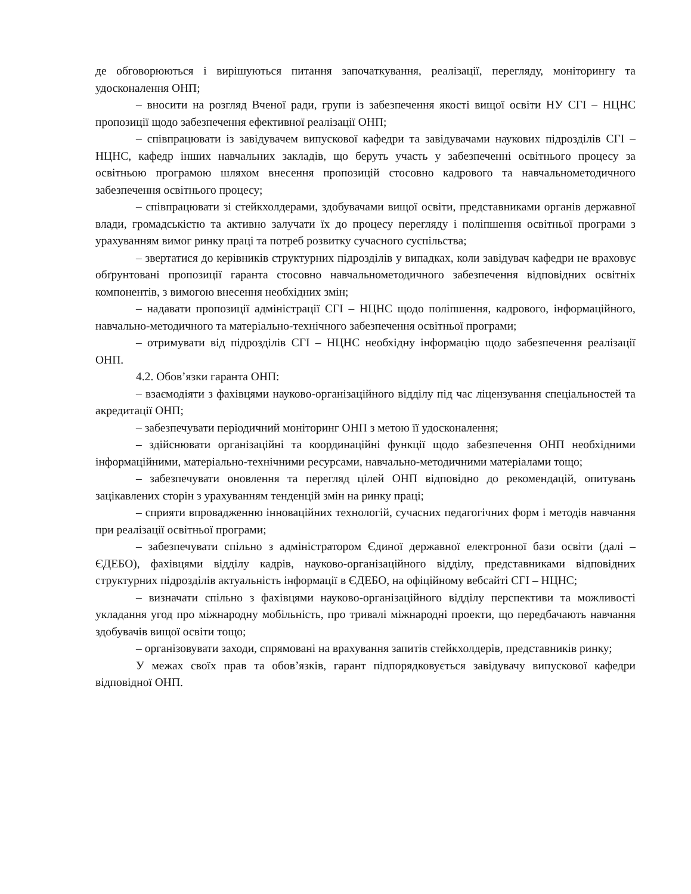де обговорюються і вирішуються питання започаткування, реалізації, перегляду, моніторингу та удосконалення ОНП;
– вносити на розгляд Вченої ради, групи із забезпечення якості вищої освіти НУ СГІ – НЦНС пропозиції щодо забезпечення ефективної реалізації ОНП;
– співпрацювати із завідувачем випускової кафедри та завідувачами наукових підрозділів СГІ – НЦНС, кафедр інших навчальних закладів, що беруть участь у забезпеченні освітнього процесу за освітньою програмою шляхом внесення пропозицій стосовно кадрового та навчальнометодичного забезпечення освітнього процесу;
– співпрацювати зі стейкхолдерами, здобувачами вищої освіти, представниками органів державної влади, громадськістю та активно залучати їх до процесу перегляду і поліпшення освітньої програми з урахуванням вимог ринку праці та потреб розвитку сучасного суспільства;
– звертатися до керівників структурних підрозділів у випадках, коли завідувач кафедри не враховує обґрунтовані пропозиції гаранта стосовно навчальнометодичного забезпечення відповідних освітніх компонентів, з вимогою внесення необхідних змін;
– надавати пропозиції адміністрації СГІ – НЦНС щодо поліпшення, кадрового, інформаційного, навчально-методичного та матеріально-технічного забезпечення освітньої програми;
– отримувати від підрозділів СГІ – НЦНС необхідну інформацію щодо забезпечення реалізації ОНП.
4.2. Обов’язки гаранта ОНП:
– взаємодіяти з фахівцями науково-організаційного відділу під час ліцензування спеціальностей та акредитації ОНП;
– забезпечувати періодичний моніторинг ОНП з метою її удосконалення;
– здійснювати організаційні та координаційні функції щодо забезпечення ОНП необхідними інформаційними, матеріально-технічними ресурсами, навчально-методичними матеріалами тощо;
– забезпечувати оновлення та перегляд цілей ОНП відповідно до рекомендацій, опитувань зацікавлених сторін з урахуванням тенденцій змін на ринку праці;
– сприяти впровадженню інноваційних технологій, сучасних педагогічних форм і методів навчання при реалізації освітньої програми;
– забезпечувати спільно з адміністратором Єдиної державної електронної бази освіти (далі – ЄДЕБО), фахівцями відділу кадрів, науково-організаційного відділу, представниками відповідних структурних підрозділів актуальність інформації в ЄДЕБО, на офіційному вебсайті СГІ – НЦНС;
– визначати спільно з фахівцями науково-організаційного відділу перспективи та можливості укладання угод про міжнародну мобільність, про тривалі міжнародні проекти, що передбачають навчання здобувачів вищої освіти тощо;
– організовувати заходи, спрямовані на врахування запитів стейкхолдерів, представників ринку;
У межах своїх прав та обов’язків, гарант підпорядковується завідувачу випускової кафедри відповідної ОНП.